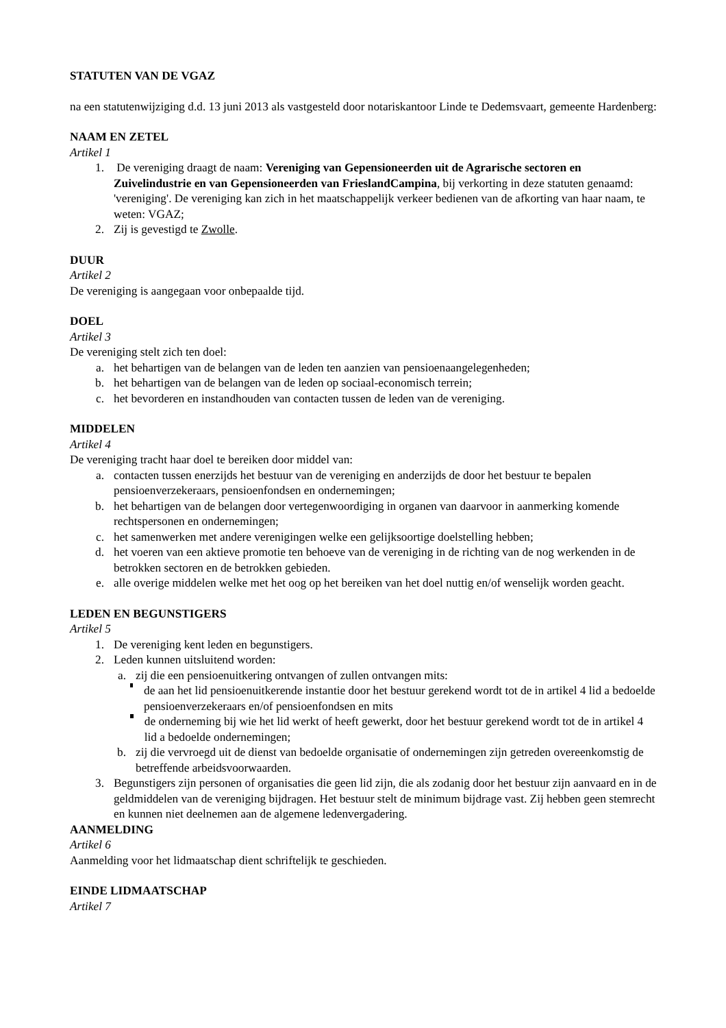STATUTEN VAN DE VGAZ
na een statutenwijziging d.d. 13 juni 2013 als vastgesteld door notariskantoor Linde te Dedemsvaart, gemeente Hardenberg:
NAAM EN ZETEL
Artikel 1
1. De vereniging draagt de naam: Vereniging van Gepensioneerden uit de Agrarische sectoren en Zuivelindustrie en van Gepensioneerden van FrieslandCampina, bij verkorting in deze statuten genaamd: 'vereniging'. De vereniging kan zich in het maatschappelijk verkeer bedienen van de afkorting van haar naam, te weten: VGAZ;
2. Zij is gevestigd te Zwolle.
DUUR
Artikel 2
De vereniging is aangegaan voor onbepaalde tijd.
DOEL
Artikel 3
De vereniging stelt zich ten doel:
a. het behartigen van de belangen van de leden ten aanzien van pensioenaangelegenheden;
b. het behartigen van de belangen van de leden op sociaal-economisch terrein;
c. het bevorderen en instandhouden van contacten tussen de leden van de vereniging.
MIDDELEN
Artikel 4
De vereniging tracht haar doel te bereiken door middel van:
a. contacten tussen enerzijds het bestuur van de vereniging en anderzijds de door het bestuur te bepalen pensioenverzekeraars, pensioenfondsen en ondernemingen;
b. het behartigen van de belangen door vertegenwoordiging in organen van daarvoor in aanmerking komende rechtspersonen en ondernemingen;
c. het samenwerken met andere verenigingen welke een gelijksoortige doelstelling hebben;
d. het voeren van een aktieve promotie ten behoeve van de vereniging in de richting van de nog werkenden in de betrokken sectoren en de betrokken gebieden.
e. alle overige middelen welke met het oog op het bereiken van het doel nuttig en/of wenselijk worden geacht.
LEDEN EN BEGUNSTIGERS
Artikel 5
1. De vereniging kent leden en begunstigers.
2. Leden kunnen uitsluitend worden:
a. zij die een pensioenuitkering ontvangen of zullen ontvangen mits:
de aan het lid pensioenuitkerende instantie door het bestuur gerekend wordt tot de in artikel 4 lid a bedoelde pensioenverzekeraars en/of pensioenfondsen en mits
de onderneming bij wie het lid werkt of heeft gewerkt, door het bestuur gerekend wordt tot de in artikel 4 lid a bedoelde ondernemingen;
b. zij die vervroegd uit de dienst van bedoelde organisatie of ondernemingen zijn getreden overeenkomstig de betreffende arbeidsvoorwaarden.
3. Begunstigers zijn personen of organisaties die geen lid zijn, die als zodanig door het bestuur zijn aanvaard en in de geldmiddelen van de vereniging bijdragen. Het bestuur stelt de minimum bijdrage vast. Zij hebben geen stemrecht en kunnen niet deelnemen aan de algemene ledenvergadering.
AANMELDING
Artikel 6
Aanmelding voor het lidmaatschap dient schriftelijk te geschieden.
EINDE LIDMAATSCHAP
Artikel 7